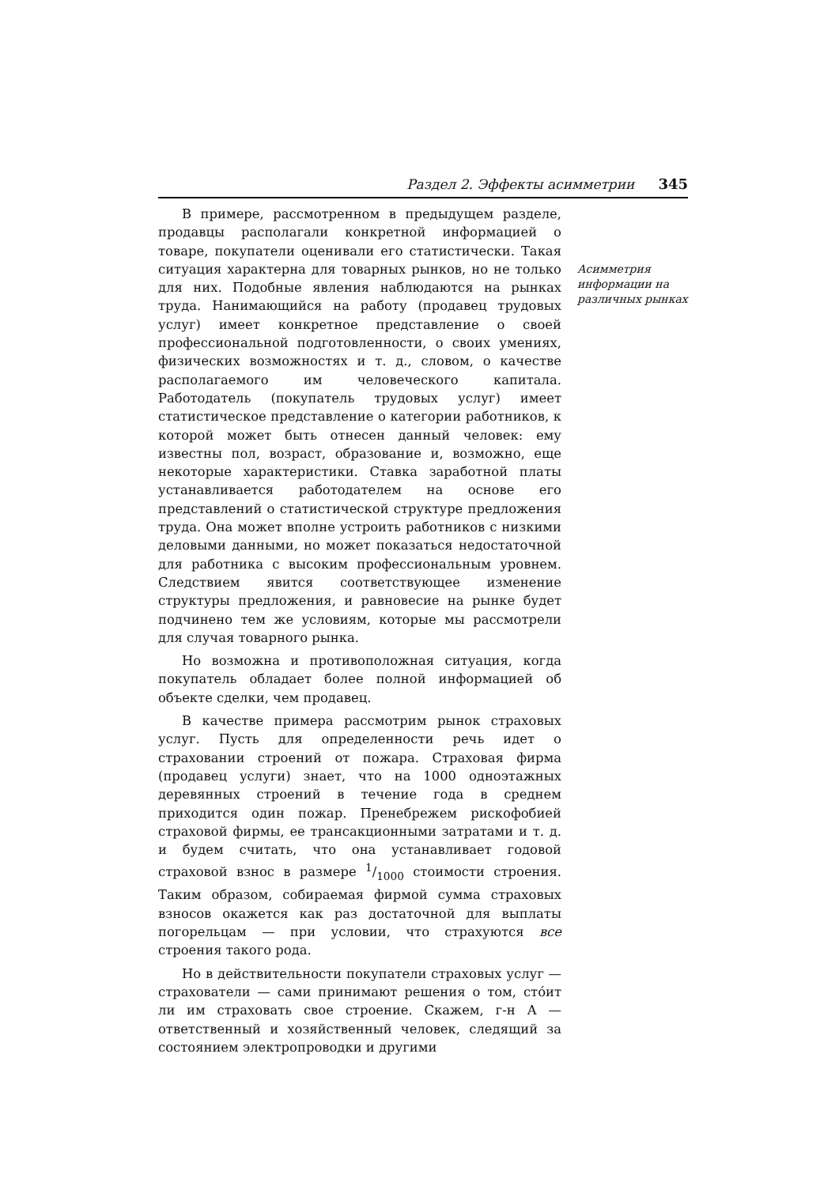Раздел 2. Эффекты асимметрии 345
В примере, рассмотренном в предыдущем разделе, продавцы располагали конкретной информацией о товаре, покупатели оценивали его статистически. Такая ситуация характерна для товарных рынков, но не только для них. Подобные явления наблюдаются на рынках труда. Нанимающийся на работу (продавец трудовых услуг) имеет конкретное представление о своей профессиональной подготовленности, о своих умениях, физических возможностях и т. д., словом, о качестве располагаемого им человеческого капитала. Работодатель (покупатель трудовых услуг) имеет статистическое представление о категории работников, к которой может быть отнесен данный человек: ему известны пол, возраст, образование и, возможно, еще некоторые характеристики. Ставка заработной платы устанавливается работодателем на основе его представлений о статистической структуре предложения труда. Она может вполне устроить работников с низкими деловыми данными, но может показаться недостаточной для работника с высоким профессиональным уровнем. Следствием явится соответствующее изменение структуры предложения, и равновесие на рынке будет подчинено тем же условиям, которые мы рассмотрели для случая товарного рынка.
Но возможна и противоположная ситуация, когда покупатель обладает более полной информацией об объекте сделки, чем продавец.
В качестве примера рассмотрим рынок страховых услуг. Пусть для определенности речь идет о страховании строений от пожара. Страховая фирма (продавец услуги) знает, что на 1000 одноэтажных деревянных строений в течение года в среднем приходится один пожар. Пренебрежем рискофобией страховой фирмы, ее трансакционными затратами и т. д. и будем считать, что она устанавливает годовой страховой взнос в размере 1/1000 стоимости строения. Таким образом, собираемая фирмой сумма страховых взносов окажется как раз достаточной для выплаты погорельцам — при условии, что страхуются все строения такого рода.
Но в действительности покупатели страховых услуг — страхователи — сами принимают решения о том, стóит ли им страховать свое строение. Скажем, г-н А — ответственный и хозяйственный человек, следящий за состоянием электропроводки и другими
Асимметрия информации на различных рынках